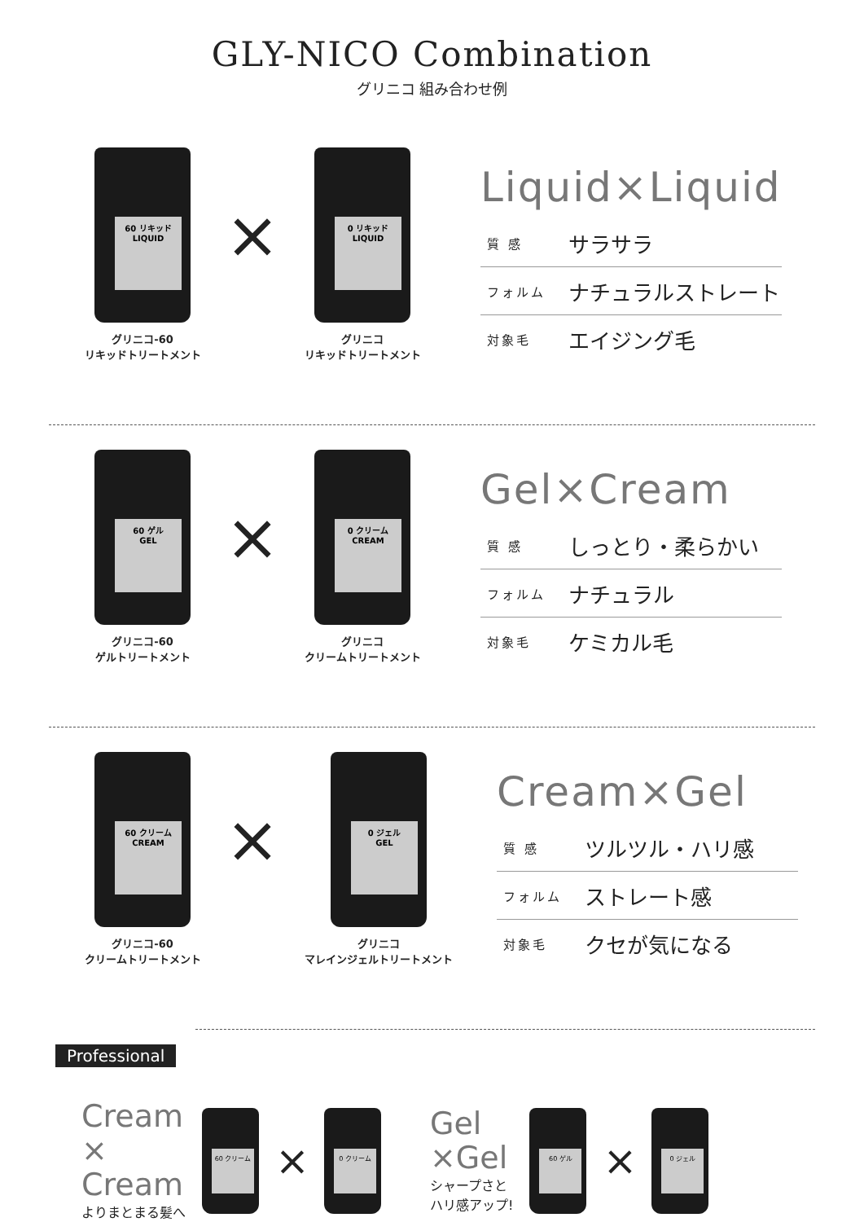GLY-NICO Combination
グリニコ 組み合わせ例
60 リキッド
LIQUID
グリニコ-60
リキッドトリートメント
×
0 リキッド
LIQUID
グリニコ
リキッドトリートメント
Liquid×Liquid
質 感 サラサラ
フォルム ナチュラルストレート
対象毛 エイジング毛
60 ゲル
GEL
グリニコ-60
ゲルトリートメント
×
0 クリーム
CREAM
グリニコ
クリームトリートメント
Gel×Cream
質 感 しっとり・柔らかい
フォルム ナチュラル
対象毛 ケミカル毛
60 クリーム
CREAM
グリニコ-60
クリームトリートメント
×
0 ジェル
GEL
グリニコ
マレインジェルトリートメント
Cream×Gel
質 感 ツルツル・ハリ感
フォルム ストレート感
対象毛 クセが気になる
Professional
Cream
×
Cream
よりまとまる髪へ
60 クリーム
×
0 クリーム
Gel
×Gel
シャープさと
ハリ感アップ!
60 ゲル
×
0 ジェル